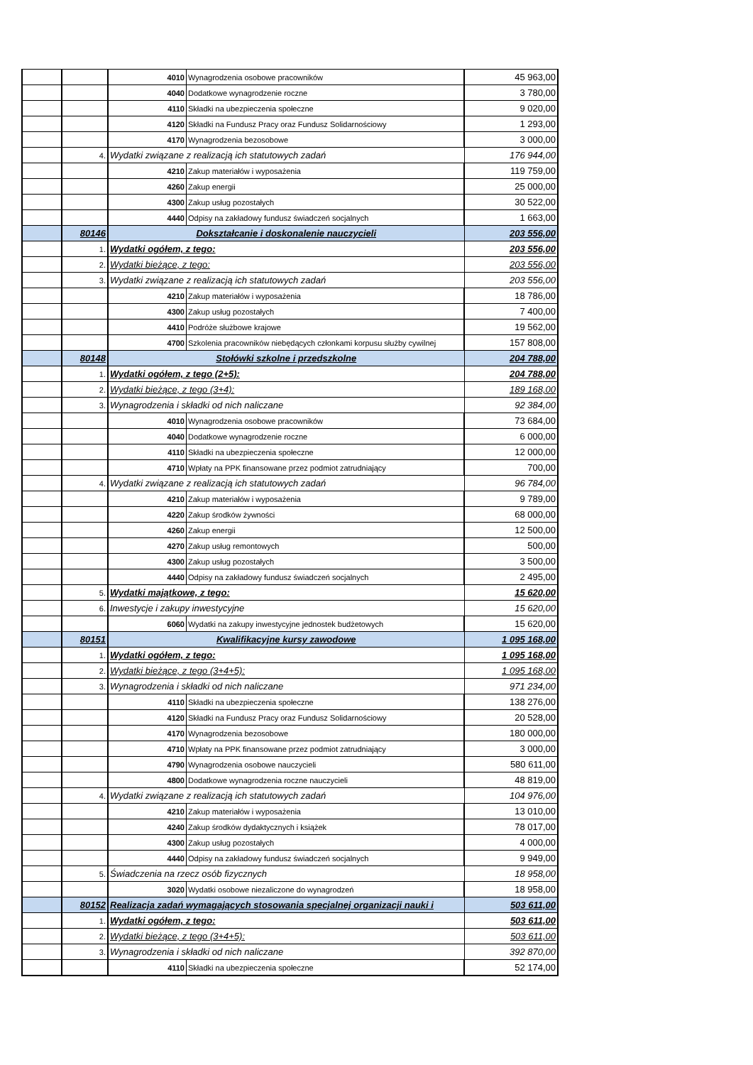| | | 4010 | Wynagrodzenia osobowe pracowników | 45 963,00 |
| | | 4040 | Dodatkowe wynagrodzenie roczne | 3 780,00 |
| | | 4110 | Składki na ubezpieczenia społeczne | 9 020,00 |
| | | 4120 | Składki na Fundusz Pracy oraz Fundusz Solidarnościowy | 1 293,00 |
| | | 4170 | Wynagrodzenia bezosobowe | 3 000,00 |
| | 4. | Wydatki związane z realizacją ich statutowych zadań | | 176 944,00 |
| | | 4210 | Zakup materiałów i wyposażenia | 119 759,00 |
| | | 4260 | Zakup energii | 25 000,00 |
| | | 4300 | Zakup usług pozostałych | 30 522,00 |
| | | 4440 | Odpisy na zakładowy fundusz świadczeń socjalnych | 1 663,00 |
| | 80146 | Dokształcanie i doskonalenie nauczycieli | | 203 556,00 |
| | 1. | Wydatki ogółem, z tego: | | 203 556,00 |
| | 2. | Wydatki bieżące, z tego: | | 203 556,00 |
| | 3. | Wydatki związane z realizacją ich statutowych zadań | | 203 556,00 |
| | | 4210 | Zakup materiałów i wyposażenia | 18 786,00 |
| | | 4300 | Zakup usług pozostałych | 7 400,00 |
| | | 4410 | Podróże służbowe krajowe | 19 562,00 |
| | | 4700 | Szkolenia pracowników niebędących członkami korpusu służby cywilnej | 157 808,00 |
| | 80148 | Stołówki szkolne i przedszkolne | | 204 788,00 |
| | 1. | Wydatki ogółem, z tego (2+5): | | 204 788,00 |
| | 2. | Wydatki bieżące, z tego (3+4): | | 189 168,00 |
| | 3. | Wynagrodzenia i składki od nich naliczane | | 92 384,00 |
| | | 4010 | Wynagrodzenia osobowe pracowników | 73 684,00 |
| | | 4040 | Dodatkowe wynagrodzenie roczne | 6 000,00 |
| | | 4110 | Składki na ubezpieczenia społeczne | 12 000,00 |
| | | 4710 | Wpłaty na PPK finansowane przez podmiot zatrudniający | 700,00 |
| | 4. | Wydatki związane z realizacją ich statutowych zadań | | 96 784,00 |
| | | 4210 | Zakup materiałów i wyposażenia | 9 789,00 |
| | | 4220 | Zakup środków żywności | 68 000,00 |
| | | 4260 | Zakup energii | 12 500,00 |
| | | 4270 | Zakup usług remontowych | 500,00 |
| | | 4300 | Zakup usług pozostałych | 3 500,00 |
| | | 4440 | Odpisy na zakładowy fundusz świadczeń socjalnych | 2 495,00 |
| | 5. | Wydatki majątkowe, z tego: | | 15 620,00 |
| | 6. | Inwestycje i zakupy inwestycyjne | | 15 620,00 |
| | | 6060 | Wydatki na zakupy inwestycyjne jednostek budżetowych | 15 620,00 |
| | 80151 | Kwalifikacyjne kursy zawodowe | | 1 095 168,00 |
| | 1. | Wydatki ogółem, z tego: | | 1 095 168,00 |
| | 2. | Wydatki bieżące, z tego (3+4+5): | | 1 095 168,00 |
| | 3. | Wynagrodzenia i składki od nich naliczane | | 971 234,00 |
| | | 4110 | Składki na ubezpieczenia społeczne | 138 276,00 |
| | | 4120 | Składki na Fundusz Pracy oraz Fundusz Solidarnościowy | 20 528,00 |
| | | 4170 | Wynagrodzenia bezosobowe | 180 000,00 |
| | | 4710 | Wpłaty na PPK finansowane przez podmiot zatrudniający | 3 000,00 |
| | | 4790 | Wynagrodzenia osobowe nauczycieli | 580 611,00 |
| | | 4800 | Dodatkowe wynagrodzenia roczne nauczycieli | 48 819,00 |
| | 4. | Wydatki związane z realizacją ich statutowych zadań | | 104 976,00 |
| | | 4210 | Zakup materiałów i wyposażenia | 13 010,00 |
| | | 4240 | Zakup środków dydaktycznych i książek | 78 017,00 |
| | | 4300 | Zakup usług pozostałych | 4 000,00 |
| | | 4440 | Odpisy na zakładowy fundusz świadczeń socjalnych | 9 949,00 |
| | 5. | Świadczenia na rzecz osób fizycznych | | 18 958,00 |
| | | 3020 | Wydatki osobowe niezaliczone do wynagrodzeń | 18 958,00 |
| | 80152 | Realizacja zadań wymagających stosowania specjalnej organizacji nauki i | | 503 611,00 |
| | 1. | Wydatki ogółem, z tego: | | 503 611,00 |
| | 2. | Wydatki bieżące, z tego (3+4+5): | | 503 611,00 |
| | 3. | Wynagrodzenia i składki od nich naliczane | | 392 870,00 |
| | | 4110 | Składki na ubezpieczenia społeczne | 52 174,00 |